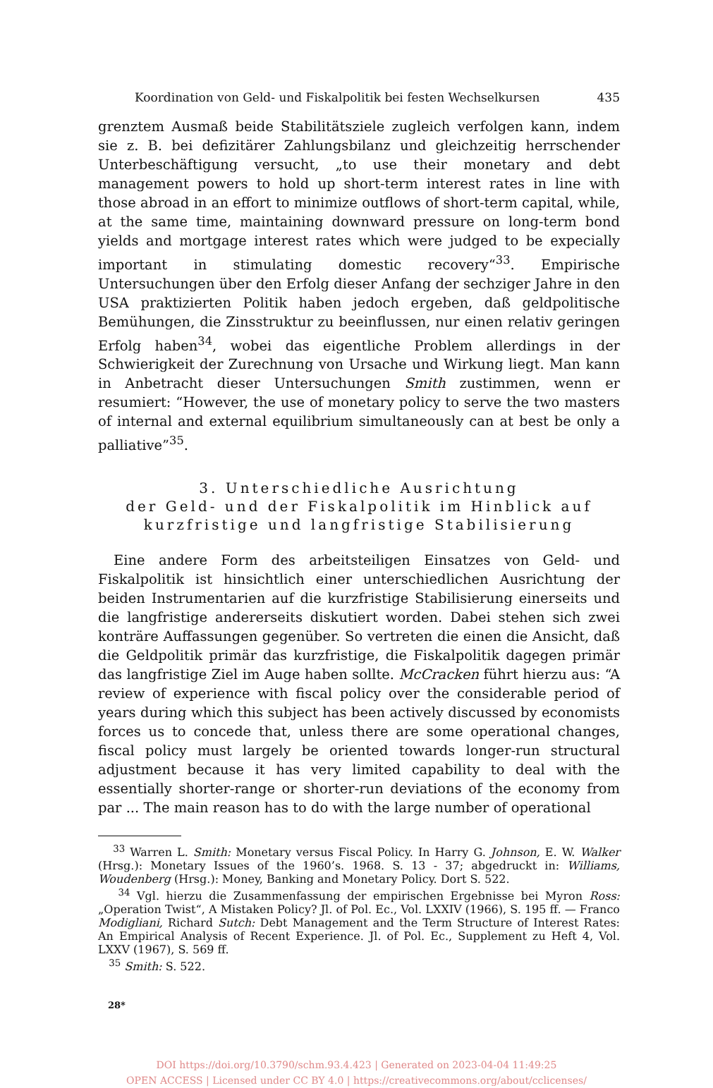Koordination von Geld- und Fiskalpolitik bei festen Wechselkursen 435
grenztem Ausmaß beide Stabilitätsziele zugleich verfolgen kann, indem sie z. B. bei defizitärer Zahlungsbilanz und gleichzeitig herrschender Unterbeschäftigung versucht, „to use their monetary and debt management powers to hold up short-term interest rates in line with those abroad in an effort to minimize outflows of short-term capital, while, at the same time, maintaining downward pressure on long-term bond yields and mortgage interest rates which were judged to be expecially important in stimulating domestic recovery“<sup>33</sup>. Empirische Untersuchungen über den Erfolg dieser Anfang der sechziger Jahre in den USA praktizierten Politik haben jedoch ergeben, daß geldpolitische Bemühungen, die Zinsstruktur zu beeinflussen, nur einen relativ geringen Erfolg haben<sup>34</sup>, wobei das eigentliche Problem allerdings in der Schwierigkeit der Zurechnung von Ursache und Wirkung liegt. Man kann in Anbetracht dieser Untersuchungen Smith zustimmen, wenn er resumiert: “However, the use of monetary policy to serve the two masters of internal and external equilibrium simultaneously can at best be only a palliative”<sup>35</sup>.
3. Unterschiedliche Ausrichtung
der Geld- und der Fiskalpolitik im Hinblick auf
kurzfristige und langfristige Stabilisierung
Eine andere Form des arbeitsteiligen Einsatzes von Geld- und Fiskalpolitik ist hinsichtlich einer unterschiedlichen Ausrichtung der beiden Instrumentarien auf die kurzfristige Stabilisierung einerseits und die langfristige andererseits diskutiert worden. Dabei stehen sich zwei konträre Auffassungen gegenüber. So vertreten die einen die Ansicht, daß die Geldpolitik primär das kurzfristige, die Fiskalpolitik dagegen primär das langfristige Ziel im Auge haben sollte. McCracken führt hierzu aus: “A review of experience with fiscal policy over the considerable period of years during which this subject has been actively discussed by economists forces us to concede that, unless there are some operational changes, fiscal policy must largely be oriented towards longer-run structural adjustment because it has very limited capability to deal with the essentially shorter-range or shorter-run deviations of the economy from par ... The main reason has to do with the large number of operational
<sup>33</sup> Warren L. Smith: Monetary versus Fiscal Policy. In Harry G. Johnson, E. W. Walker (Hrsg.): Monetary Issues of the 1960’s. 1968. S. 13 - 37; abgedruckt in: Williams, Woudenberg (Hrsg.): Money, Banking and Monetary Policy. Dort S. 522.
<sup>34</sup> Vgl. hierzu die Zusammenfassung der empirischen Ergebnisse bei Myron Ross: „Operation Twist“, A Mistaken Policy? Jl. of Pol. Ec., Vol. LXXIV (1966), S. 195 ff. — Franco Modigliani, Richard Sutch: Debt Management and the Term Structure of Interest Rates: An Empirical Analysis of Recent Experience. Jl. of Pol. Ec., Supplement zu Heft 4, Vol. LXXV (1967), S. 569 ff.
<sup>35</sup> Smith: S. 522.
28*
DOI https://doi.org/10.3790/schm.93.4.423 | Generated on 2023-04-04 11:49:25
OPEN ACCESS | Licensed under CC BY 4.0 | https://creativecommons.org/about/cclicenses/